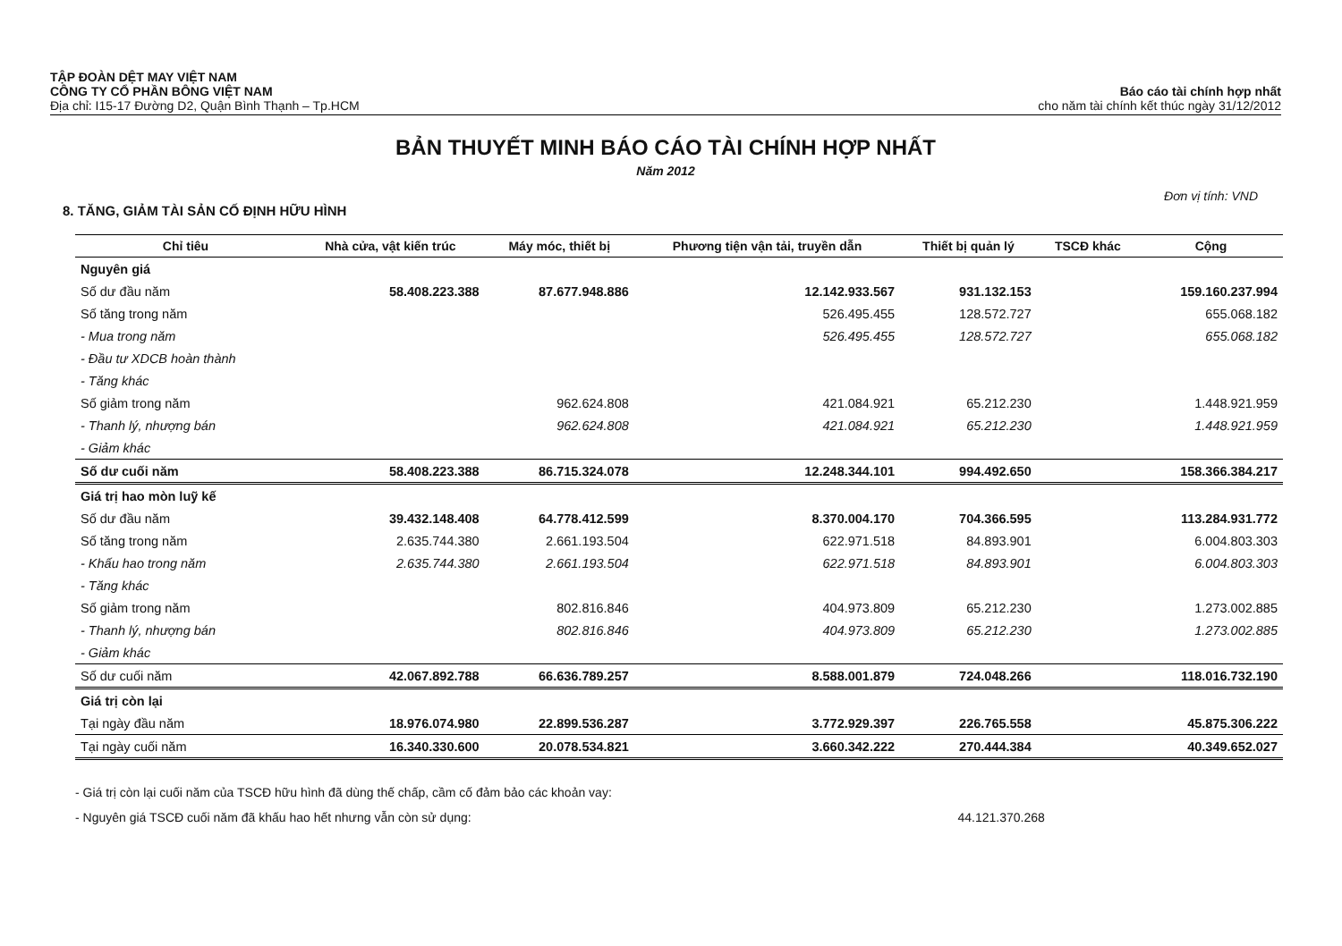TẬP ĐOÀN DỆT MAY VIỆT NAM
CÔNG TY CỔ PHẦN BÔNG VIỆT NAM
Địa chỉ: I15-17 Đường D2, Quận Bình Thạnh – Tp.HCM
Báo cáo tài chính hợp nhất
cho năm tài chính kết thúc ngày 31/12/2012
BẢN THUYẾT MINH BÁO CÁO TÀI CHÍNH HỢP NHẤT
Năm 2012
Đơn vị tính: VND
8. TĂNG, GIẢM TÀI SẢN CỐ ĐỊNH HỮU HÌNH
| Chỉ tiêu | Nhà cửa, vật kiến trúc | Máy móc, thiết bị | Phương tiện vận tải, truyền dẫn | Thiết bị quản lý | TSCĐ khác | Cộng |
| --- | --- | --- | --- | --- | --- | --- |
| Nguyên giá | | | | | | |
| Số dư đầu năm | 58.408.223.388 | 87.677.948.886 | 12.142.933.567 | 931.132.153 | | 159.160.237.994 |
| Số tăng trong năm | | | 526.495.455 | 128.572.727 | | 655.068.182 |
| - Mua trong năm | | | 526.495.455 | 128.572.727 | | 655.068.182 |
| - Đầu tư XDCB hoàn thành | | | | | | |
| - Tăng khác | | | | | | |
| Số giảm trong năm | | 962.624.808 | 421.084.921 | 65.212.230 | | 1.448.921.959 |
| - Thanh lý, nhượng bán | | 962.624.808 | 421.084.921 | 65.212.230 | | 1.448.921.959 |
| - Giảm khác | | | | | | |
| Số dư cuối năm | 58.408.223.388 | 86.715.324.078 | 12.248.344.101 | 994.492.650 | | 158.366.384.217 |
| Giá trị hao mòn luỹ kế | | | | | | |
| Số dư đầu năm | 39.432.148.408 | 64.778.412.599 | 8.370.004.170 | 704.366.595 | | 113.284.931.772 |
| Số tăng trong năm | 2.635.744.380 | 2.661.193.504 | 622.971.518 | 84.893.901 | | 6.004.803.303 |
| - Khấu hao trong năm | 2.635.744.380 | 2.661.193.504 | 622.971.518 | 84.893.901 | | 6.004.803.303 |
| - Tăng khác | | | | | | |
| Số giảm trong năm | | 802.816.846 | 404.973.809 | 65.212.230 | | 1.273.002.885 |
| - Thanh lý, nhượng bán | | 802.816.846 | 404.973.809 | 65.212.230 | | 1.273.002.885 |
| - Giảm khác | | | | | | |
| Số dư cuối năm | 42.067.892.788 | 66.636.789.257 | 8.588.001.879 | 724.048.266 | | 118.016.732.190 |
| Giá trị còn lại | | | | | | |
| Tại ngày đầu năm | 18.976.074.980 | 22.899.536.287 | 3.772.929.397 | 226.765.558 | | 45.875.306.222 |
| Tại ngày cuối năm | 16.340.330.600 | 20.078.534.821 | 3.660.342.222 | 270.444.384 | | 40.349.652.027 |
- Giá trị còn lại cuối năm của TSCĐ hữu hình đã dùng thế chấp, cầm cố đảm bảo các khoản vay:
- Nguyên giá TSCĐ cuối năm đã khấu hao hết nhưng vẫn còn sử dụng: 44.121.370.268